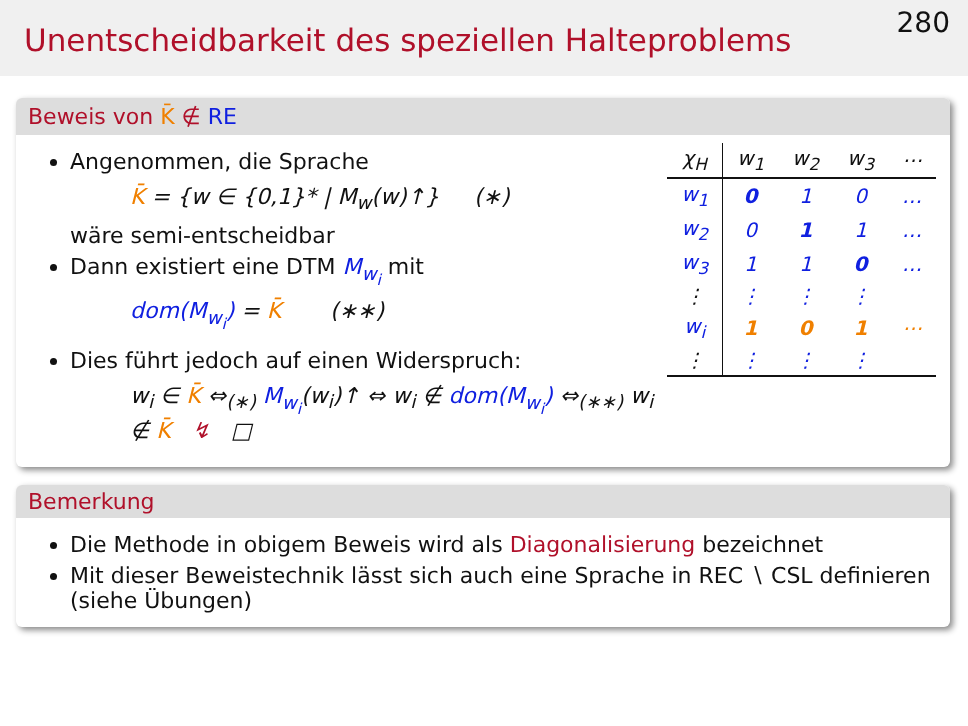Unentscheidbarkeit des speziellen Halteproblems
280
Beweis von K̄ ∉ RE
Angenommen, die Sprache
K̄ = {w ∈ {0,1}* | M<sub>w</sub>(w)↑} (∗)
wäre semi-entscheidbar
Dann existiert eine DTM M<sub>w<sub>i</sub></sub> mit
dom(M<sub>w<sub>i</sub></sub>) = K̄ (∗∗)
Dies führt jedoch auf einen Widerspruch:
w<sub>i</sub> ∈ K̄ ⇔<sub>(∗)</sub> M<sub>w<sub>i</sub></sub>(w<sub>i</sub>)↑ ⇔ w<sub>i</sub> ∉ dom(M<sub>w<sub>i</sub></sub>) ⇔<sub>(∗∗)</sub> w<sub>i</sub> ∉ K̄ ↯ □
| χ<sub>H</sub> | w<sub>1</sub> | w<sub>2</sub> | w<sub>3</sub> | ⋯ |
| --- | --- | --- | --- | --- |
| w<sub>1</sub> | 0 | 1 | 0 | … |
| w<sub>2</sub> | 0 | 1 | 1 | … |
| w<sub>3</sub> | 1 | 1 | 0 | … |
| ⋮ | ⋮ | ⋮ | ⋮ | |
| w<sub>i</sub> | 1 | 0 | 1 | ⋯ |
| ⋮ | ⋮ | ⋮ | ⋮ | |
Bemerkung
Die Methode in obigem Beweis wird als Diagonalisierung bezeichnet
Mit dieser Beweistechnik lässt sich auch eine Sprache in REC ∖ CSL definieren (siehe Übungen)